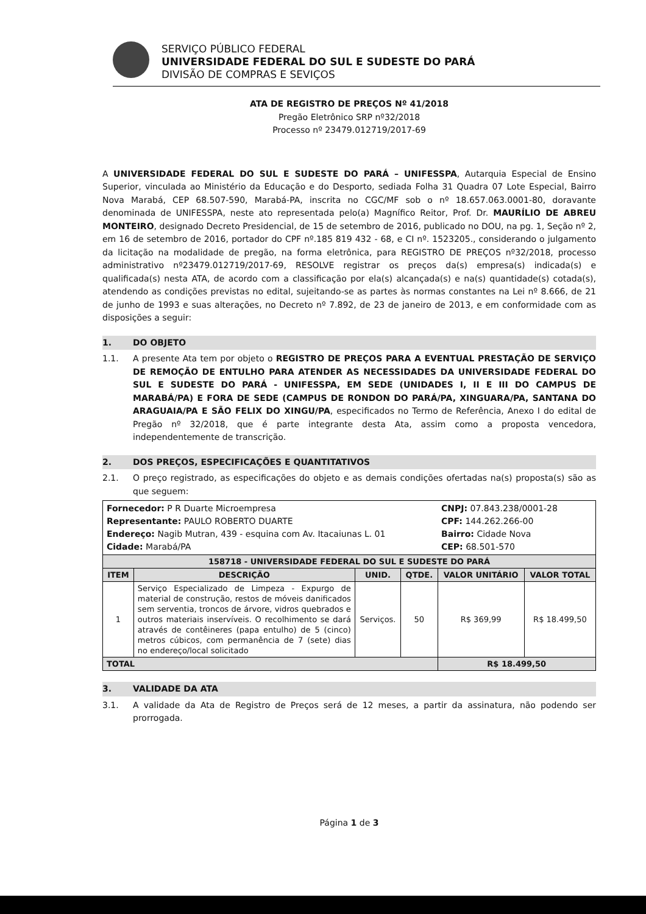SERVIÇO PÚBLICO FEDERAL
UNIVERSIDADE FEDERAL DO SUL E SUDESTE DO PARÁ
DIVISÃO DE COMPRAS E SEVIÇOS
ATA DE REGISTRO DE PREÇOS Nº 41/2018
Pregão Eletrônico SRP nº32/2018
Processo nº 23479.012719/2017-69
A UNIVERSIDADE FEDERAL DO SUL E SUDESTE DO PARÁ – UNIFESSPA, Autarquia Especial de Ensino Superior, vinculada ao Ministério da Educação e do Desporto, sediada Folha 31 Quadra 07 Lote Especial, Bairro Nova Marabá, CEP 68.507-590, Marabá-PA, inscrita no CGC/MF sob o nº 18.657.063.0001-80, doravante denominada de UNIFESSPA, neste ato representada pelo(a) Magnífico Reitor, Prof. Dr. MAURÍLIO DE ABREU MONTEIRO, designado Decreto Presidencial, de 15 de setembro de 2016, publicado no DOU, na pg. 1, Seção nº 2, em 16 de setembro de 2016, portador do CPF nº.185 819 432 - 68, e CI nº. 1523205., considerando o julgamento da licitação na modalidade de pregão, na forma eletrônica, para REGISTRO DE PREÇOS nº32/2018, processo administrativo nº23479.012719/2017-69, RESOLVE registrar os preços da(s) empresa(s) indicada(s) e qualificada(s) nesta ATA, de acordo com a classificação por ela(s) alcançada(s) e na(s) quantidade(s) cotada(s), atendendo as condições previstas no edital, sujeitando-se as partes às normas constantes na Lei nº 8.666, de 21 de junho de 1993 e suas alterações, no Decreto nº 7.892, de 23 de janeiro de 2013, e em conformidade com as disposições a seguir:
1. DO OBJETO
1.1. A presente Ata tem por objeto o REGISTRO DE PREÇOS PARA A EVENTUAL PRESTAÇÃO DE SERVIÇO DE REMOÇÃO DE ENTULHO PARA ATENDER AS NECESSIDADES DA UNIVERSIDADE FEDERAL DO SUL E SUDESTE DO PARÁ - UNIFESSPA, EM SEDE (UNIDADES I, II E III DO CAMPUS DE MARABÁ/PA) E FORA DE SEDE (CAMPUS DE RONDON DO PARÁ/PA, XINGUARA/PA, SANTANA DO ARAGUAIA/PA E SÃO FELIX DO XINGU/PA, especificados no Termo de Referência, Anexo I do edital de Pregão nº 32/2018, que é parte integrante desta Ata, assim como a proposta vencedora, independentemente de transcrição.
2. DOS PREÇOS, ESPECIFICAÇÕES E QUANTITATIVOS
2.1. O preço registrado, as especificações do objeto e as demais condições ofertadas na(s) proposta(s) são as que seguem:
| Fornecedor: P R Duarte Microempresa Representante: PAULO ROBERTO DUARTE Endereço: Nagib Mutran, 439 - esquina com Av. Itacaiunas L. 01 Cidade: Marabá/PA | | | | CNPJ: 07.843.238/0001-28 CPF: 144.262.266-00 Bairro: Cidade Nova CEP: 68.501-570 | |
| 158718 - UNIVERSIDADE FEDERAL DO SUL E SUDESTE DO PARÁ | | | | | |
| ITEM | DESCRIÇÃO | UNID. | QTDE. | VALOR UNITÁRIO | VALOR TOTAL |
| 1 | Serviço Especializado de Limpeza - Expurgo de material de construção, restos de móveis danificados sem serventia, troncos de árvore, vidros quebrados e outros materiais inservíveis. O recolhimento se dará através de contêineres (papa entulho) de 5 (cinco) metros cúbicos, com permanência de 7 (sete) dias no endereço/local solicitado | Serviços. | 50 | R$ 369,99 | R$ 18.499,50 |
| TOTAL | | | | R$ 18.499,50 | |
3. VALIDADE DA ATA
3.1. A validade da Ata de Registro de Preços será de 12 meses, a partir da assinatura, não podendo ser prorrogada.
Página 1 de 3